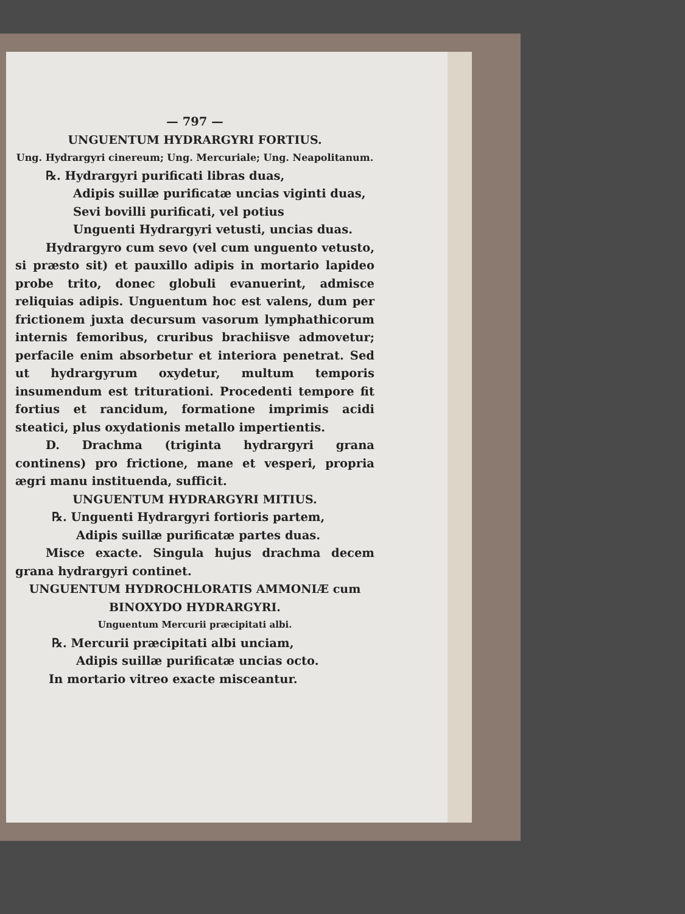— 797 —
UNGUENTUM HYDRARGYRI FORTIUS.
Ung. Hydrargyri cinereum; Ung. Mercuriale; Ung. Neapolitanum.
℞. Hydrargyri purificati libras duas,
Adipis suillæ purificatæ uncias viginti duas,
Sevi bovilli purificati, vel potius
Unguenti Hydrargyri vetusti, uncias duas.
Hydrargyro cum sevo (vel cum unguento vetusto, si præsto sit) et pauxillo adipis in mortario lapideo probe trito, donec globuli evanuerint, admisce reliquias adipis. Unguentum hoc est valens, dum per frictionem juxta decursum vasorum lymphathicorum internis femoribus, cruribus brachiisve admovetur; perfacile enim absorbetur et interiora penetrat. Sed ut hydrargyrum oxydetur, multum temporis insumendum est triturationi. Procedenti tempore fit fortius et rancidum, formatione imprimis acidi steatici, plus oxydationis metallo impertientis.
D. Drachma (triginta hydrargyri grana continens) pro frictione, mane et vesperi, propria ægri manu instituenda, sufficit.
UNGUENTUM HYDRARGYRI MITIUS.
℞. Unguenti Hydrargyri fortioris partem,
Adipis suillæ purificatæ partes duas.
Misce exacte. Singula hujus drachma decem grana hydrargyri continet.
UNGUENTUM HYDROCHLORATIS AMMONIÆ cum BINOXYDO HYDRARGYRI.
Unguentum Mercurii præcipitati albi.
℞. Mercurii præcipitati albi unciam,
Adipis suillæ purificatæ uncias octo.
In mortario vitreo exacte misceantur.